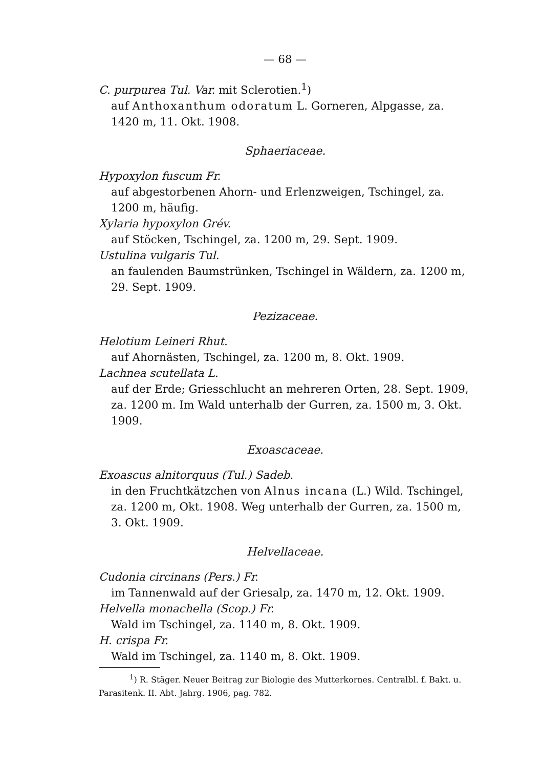— 68 —
C. purpurea Tul. Var. mit Sclerotien.<sup>1</sup>)
auf Anthoxanthum odoratum L. Gorneren, Alpgasse, za. 1420 m, 11. Okt. 1908.
Sphaeriaceae.
Hypoxylon fuscum Fr.
auf abgestorbenen Ahorn- und Erlenzweigen, Tschingel, za. 1200 m, häufig.
Xylaria hypoxylon Grév.
auf Stöcken, Tschingel, za. 1200 m, 29. Sept. 1909.
Ustulina vulgaris Tul.
an faulenden Baumstrünken, Tschingel in Wäldern, za. 1200 m, 29. Sept. 1909.
Pezizaceae.
Helotium Leineri Rhut.
auf Ahornästen, Tschingel, za. 1200 m, 8. Okt. 1909.
Lachnea scutellata L.
auf der Erde; Griesschlucht an mehreren Orten, 28. Sept. 1909, za. 1200 m. Im Wald unterhalb der Gurren, za. 1500 m, 3. Okt. 1909.
Exoascaceae.
Exoascus alnitorquus (Tul.) Sadeb.
in den Fruchtkätzchen von Alnus incana (L.) Wild. Tschingel, za. 1200 m, Okt. 1908. Weg unterhalb der Gurren, za. 1500 m, 3. Okt. 1909.
Helvellaceae.
Cudonia circinans (Pers.) Fr.
im Tannenwald auf der Griesalp, za. 1470 m, 12. Okt. 1909.
Helvella monachella (Scop.) Fr.
Wald im Tschingel, za. 1140 m, 8. Okt. 1909.
H. crispa Fr.
Wald im Tschingel, za. 1140 m, 8. Okt. 1909.
<sup>1</sup>) R. Stäger. Neuer Beitrag zur Biologie des Mutterkornes. Centralbl. f. Bakt. u. Parasitenk. II. Abt. Jahrg. 1906, pag. 782.